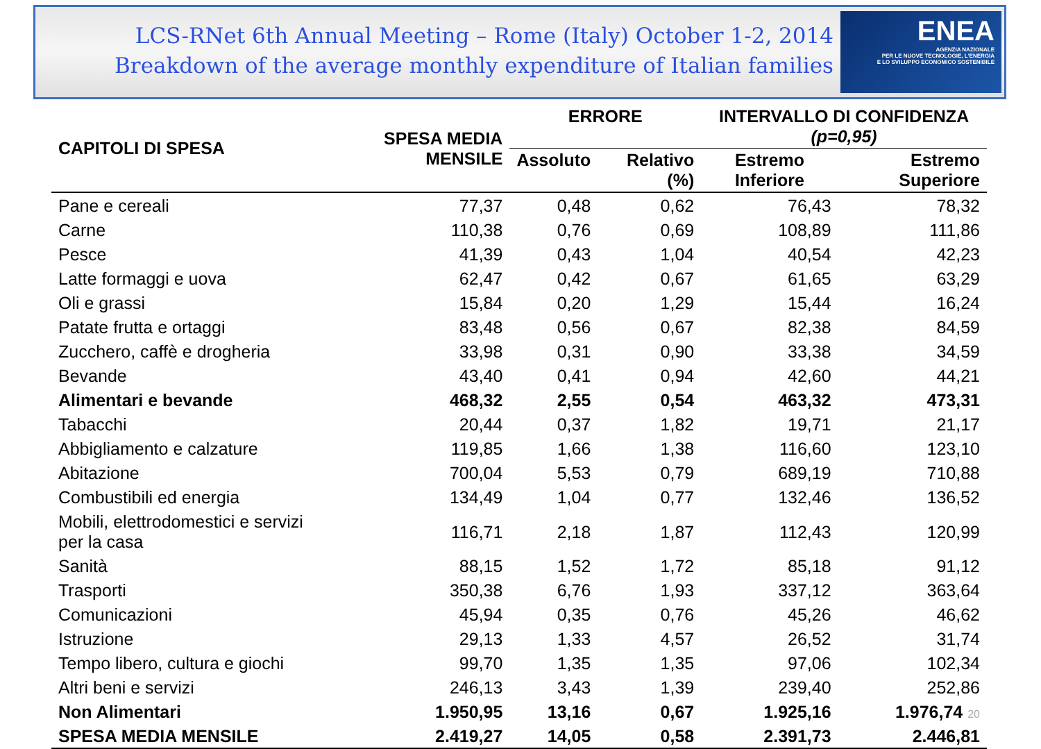LCS-RNet 6th Annual Meeting – Rome (Italy) October 1-2, 2014
Breakdown of the average monthly expenditure of Italian families
ENEA
AGENZIA NAZIONALE
PER LE NUOVE TECNOLOGIE, L'ENERGIA
E LO SVILUPPO ECONOMICO SOSTENIBILE
| CAPITOLI DI SPESA | SPESA MEDIA MENSILE | ERRORE | | INTERVALLO DI CONFIDENZA (p=0,95) | |
| --- | --- | --- | --- | --- | --- |
| | | Assoluto | Relativo (%) | Estremo Inferiore | Estremo Superiore |
| Pane e cereali | 77,37 | 0,48 | 0,62 | 76,43 | 78,32 |
| Carne | 110,38 | 0,76 | 0,69 | 108,89 | 111,86 |
| Pesce | 41,39 | 0,43 | 1,04 | 40,54 | 42,23 |
| Latte formaggi e uova | 62,47 | 0,42 | 0,67 | 61,65 | 63,29 |
| Oli e grassi | 15,84 | 0,20 | 1,29 | 15,44 | 16,24 |
| Patate frutta e ortaggi | 83,48 | 0,56 | 0,67 | 82,38 | 84,59 |
| Zucchero, caffè e drogheria | 33,98 | 0,31 | 0,90 | 33,38 | 34,59 |
| Bevande | 43,40 | 0,41 | 0,94 | 42,60 | 44,21 |
| Alimentari e bevande | 468,32 | 2,55 | 0,54 | 463,32 | 473,31 |
| Tabacchi | 20,44 | 0,37 | 1,82 | 19,71 | 21,17 |
| Abbigliamento e calzature | 119,85 | 1,66 | 1,38 | 116,60 | 123,10 |
| Abitazione | 700,04 | 5,53 | 0,79 | 689,19 | 710,88 |
| Combustibili ed energia | 134,49 | 1,04 | 0,77 | 132,46 | 136,52 |
| Mobili, elettrodomestici e servizi per la casa | 116,71 | 2,18 | 1,87 | 112,43 | 120,99 |
| Sanità | 88,15 | 1,52 | 1,72 | 85,18 | 91,12 |
| Trasporti | 350,38 | 6,76 | 1,93 | 337,12 | 363,64 |
| Comunicazioni | 45,94 | 0,35 | 0,76 | 45,26 | 46,62 |
| Istruzione | 29,13 | 1,33 | 4,57 | 26,52 | 31,74 |
| Tempo libero, cultura e giochi | 99,70 | 1,35 | 1,35 | 97,06 | 102,34 |
| Altri beni e servizi | 246,13 | 3,43 | 1,39 | 239,40 | 252,86 |
| Non Alimentari | 1.950,95 | 13,16 | 0,67 | 1.925,16 | 1.976,74 20 |
| SPESA MEDIA MENSILE | 2.419,27 | 14,05 | 0,58 | 2.391,73 | 2.446,81 |